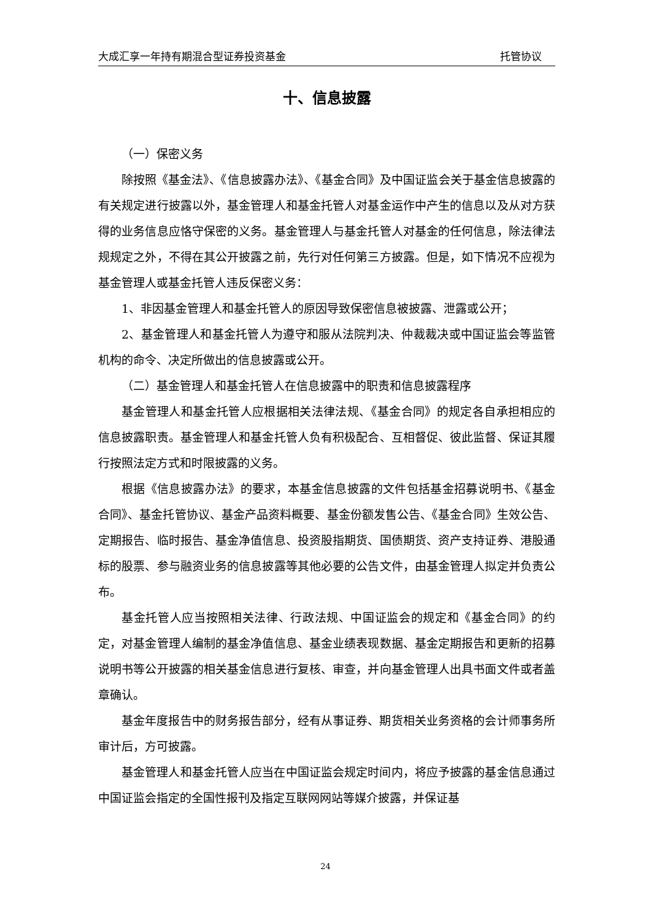大成汇享一年持有期混合型证券投资基金 托管协议
十、信息披露
（一）保密义务
除按照《基金法》、《信息披露办法》、《基金合同》及中国证监会关于基金信息披露的有关规定进行披露以外，基金管理人和基金托管人对基金运作中产生的信息以及从对方获得的业务信息应恪守保密的义务。基金管理人与基金托管人对基金的任何信息，除法律法规规定之外，不得在其公开披露之前，先行对任何第三方披露。但是，如下情况不应视为基金管理人或基金托管人违反保密义务：
1、非因基金管理人和基金托管人的原因导致保密信息被披露、泄露或公开；
2、基金管理人和基金托管人为遵守和服从法院判决、仲裁裁决或中国证监会等监管机构的命令、决定所做出的信息披露或公开。
（二）基金管理人和基金托管人在信息披露中的职责和信息披露程序
基金管理人和基金托管人应根据相关法律法规、《基金合同》的规定各自承担相应的信息披露职责。基金管理人和基金托管人负有积极配合、互相督促、彼此监督、保证其履行按照法定方式和时限披露的义务。
根据《信息披露办法》的要求，本基金信息披露的文件包括基金招募说明书、《基金合同》、基金托管协议、基金产品资料概要、基金份额发售公告、《基金合同》生效公告、定期报告、临时报告、基金净值信息、投资股指期货、国债期货、资产支持证券、港股通标的股票、参与融资业务的信息披露等其他必要的公告文件，由基金管理人拟定并负责公布。
基金托管人应当按照相关法律、行政法规、中国证监会的规定和《基金合同》的约定，对基金管理人编制的基金净值信息、基金业绩表现数据、基金定期报告和更新的招募说明书等公开披露的相关基金信息进行复核、审查，并向基金管理人出具书面文件或者盖章确认。
基金年度报告中的财务报告部分，经有从事证券、期货相关业务资格的会计师事务所审计后，方可披露。
基金管理人和基金托管人应当在中国证监会规定时间内，将应予披露的基金信息通过中国证监会指定的全国性报刊及指定互联网网站等媒介披露，并保证基
24